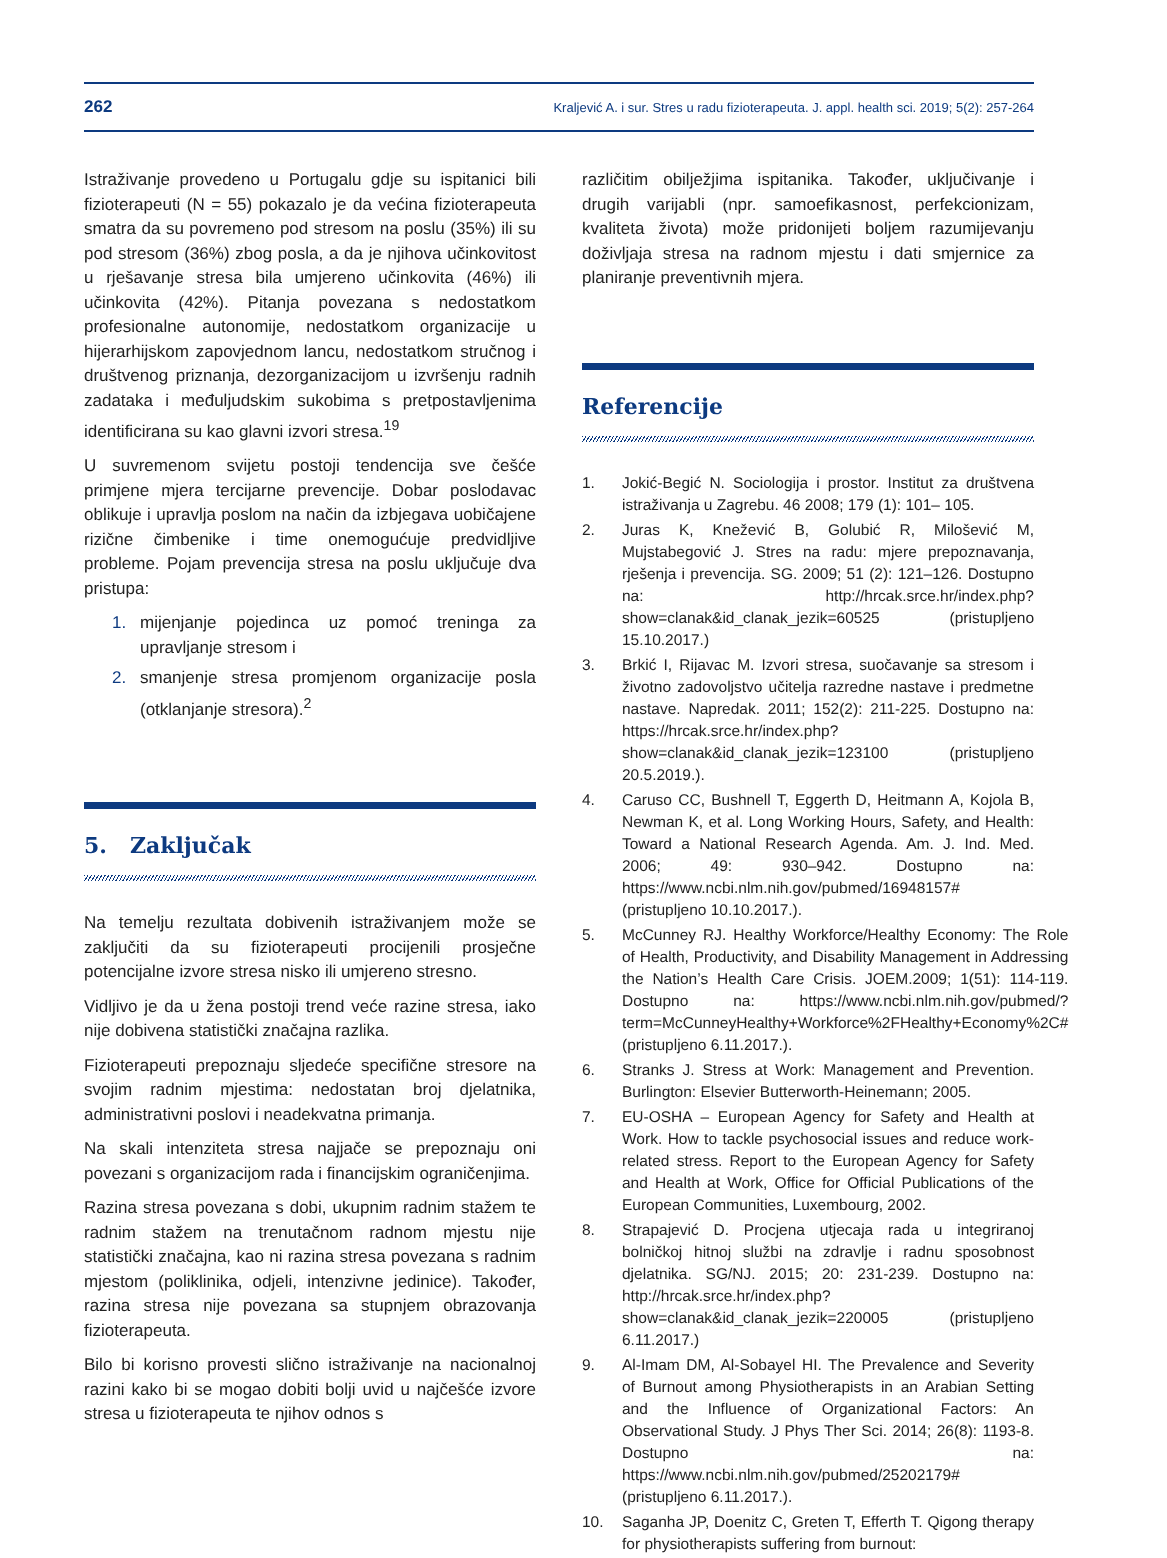262 Kraljević A. i sur. Stres u radu fizioterapeuta. J. appl. health sci. 2019; 5(2): 257-264
Istraživanje provedeno u Portugalu gdje su ispitanici bili fizioterapeuti (N = 55) pokazalo je da većina fizioterapeuta smatra da su povremeno pod stresom na poslu (35%) ili su pod stresom (36%) zbog posla, a da je njihova učinkovitost u rješavanje stresa bila umjereno učinkovita (46%) ili učinkovita (42%). Pitanja povezana s nedostatkom profesionalne autonomije, nedostatkom organizacije u hijerarhijskom zapovjednom lancu, nedostatkom stručnog i društvenog priznanja, dezorganizacijom u izvršenju radnih zadataka i međuljudskim sukobima s pretpostavljenima identificirana su kao glavni izvori stresa.<sup>19</sup>
U suvremenom svijetu postoji tendencija sve češće primjene mjera tercijarne prevencije. Dobar poslodavac oblikuje i upravlja poslom na način da izbjegava uobičajene rizične čimbenike i time onemogućuje predvidljive probleme. Pojam prevencija stresa na poslu uključuje dva pristupa:
1. mijenjanje pojedinca uz pomoć treninga za upravljanje stresom i
2. smanjenje stresa promjenom organizacije posla (otklanjanje stresora).<sup>2</sup>
5. Zaključak
Na temelju rezultata dobivenih istraživanjem može se zaključiti da su fizioterapeuti procijenili prosječne potencijalne izvore stresa nisko ili umjereno stresno.
Vidljivo je da u žena postoji trend veće razine stresa, iako nije dobivena statistički značajna razlika.
Fizioterapeuti prepoznaju sljedeće specifične stresore na svojim radnim mjestima: nedostatan broj djelatnika, administrativni poslovi i neadekvatna primanja.
Na skali intenziteta stresa najjače se prepoznaju oni povezani s organizacijom rada i financijskim ograničenjima.
Razina stresa povezana s dobi, ukupnim radnim stažem te radnim stažem na trenutačnom radnom mjestu nije statistički značajna, kao ni razina stresa povezana s radnim mjestom (poliklinika, odjeli, intenzivne jedinice). Također, razina stresa nije povezana sa stupnjem obrazovanja fizioterapeuta.
Bilo bi korisno provesti slično istraživanje na nacionalnoj razini kako bi se mogao dobiti bolji uvid u najčešće izvore stresa u fizioterapeuta te njihov odnos s
različitim obilježjima ispitanika. Također, uključivanje i drugih varijabli (npr. samoefikasnost, perfekcionizam, kvaliteta života) može pridonijeti boljem razumijevanju doživljaja stresa na radnom mjestu i dati smjernice za planiranje preventivnih mjera.
Referencije
1. Jokić-Begić N. Sociologija i prostor. Institut za društvena istraživanja u Zagrebu. 46 2008; 179 (1): 101– 105.
2. Juras K, Knežević B, Golubić R, Milošević M, Mujstabegović J. Stres na radu: mjere prepoznavanja, rješenja i prevencija. SG. 2009; 51 (2): 121–126. Dostupno na: http://hrcak.srce.hr/index.php?show=clanak&id_clanak_jezik=60525 (pristupljeno 15.10.2017.)
3. Brkić I, Rijavac M. Izvori stresa, suočavanje sa stresom i životno zadovoljstvo učitelja razredne nastave i predmetne nastave. Napredak. 2011; 152(2): 211-225. Dostupno na: https://hrcak.srce.hr/index.php?show=clanak&id_clanak_jezik=123100 (pristupljeno 20.5.2019.).
4. Caruso CC, Bushnell T, Eggerth D, Heitmann A, Kojola B, Newman K, et al. Long Working Hours, Safety, and Health: Toward a National Research Agenda. Am. J. Ind. Med. 2006; 49: 930–942. Dostupno na: https://www.ncbi.nlm.nih.gov/pubmed/16948157# (pristupljeno 10.10.2017.).
5. McCunney RJ. Healthy Workforce/Healthy Economy: The Role of Health, Productivity, and Disability Management in Addressing the Nation’s Health Care Crisis. JOEM.2009; 1(51): 114-119. Dostupno na: https://www.ncbi.nlm.nih.gov/pubmed/?term=McCunneyHealthy+Workforce%2FHealthy+Economy%2C# (pristupljeno 6.11.2017.).
6. Stranks J. Stress at Work: Management and Prevention. Burlington: Elsevier Butterworth-Heinemann; 2005.
7. EU-OSHA – European Agency for Safety and Health at Work. How to tackle psychosocial issues and reduce work-related stress. Report to the European Agency for Safety and Health at Work, Office for Official Publications of the European Communities, Luxembourg, 2002.
8. Strapajević D. Procjena utjecaja rada u integriranoj bolničkoj hitnoj službi na zdravlje i radnu sposobnost djelatnika. SG/NJ. 2015; 20: 231-239. Dostupno na: http://hrcak.srce.hr/index.php?show=clanak&id_clanak_jezik=220005 (pristupljeno 6.11.2017.)
9. Al-Imam DM, Al-Sobayel HI. The Prevalence and Severity of Burnout among Physiotherapists in an Arabian Setting and the Influence of Organizational Factors: An Observational Study. J Phys Ther Sci. 2014; 26(8): 1193-8. Dostupno na: https://www.ncbi.nlm.nih.gov/pubmed/25202179# (pristupljeno 6.11.2017.).
10. Saganha JP, Doenitz C, Greten T, Efferth T. Qigong therapy for physiotherapists suffering from burnout: